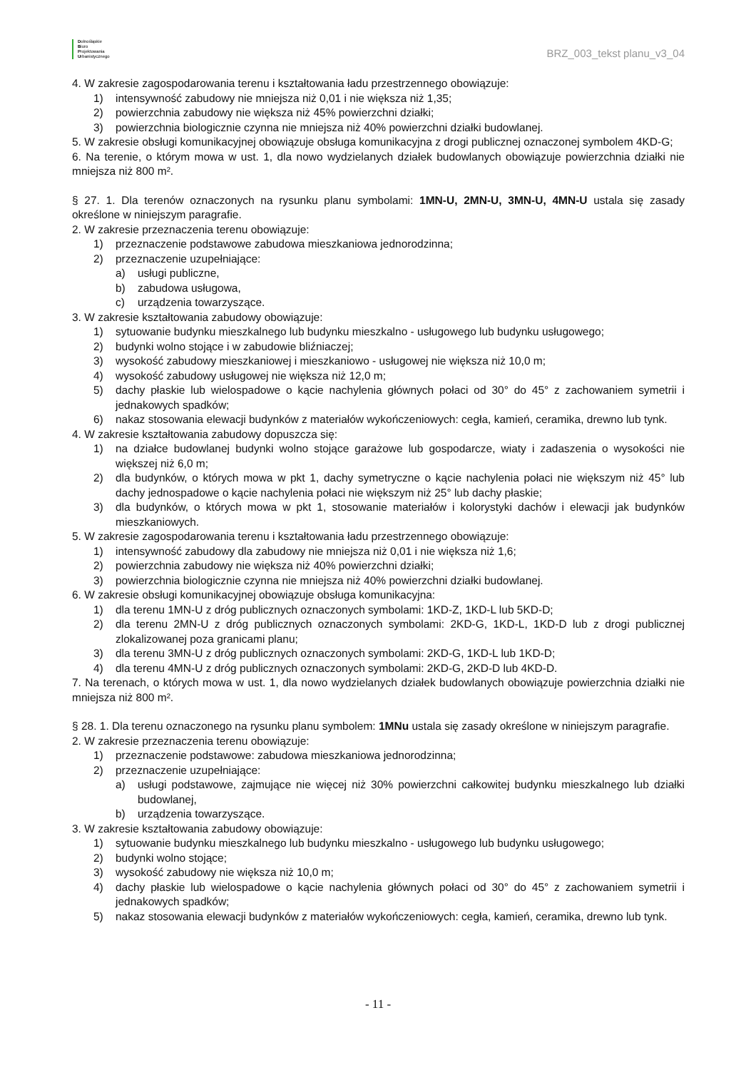Dolnośląskie
Biuro
Projektowania
Urbanistycznego
BRZ_003_tekst planu_v3_04
4. W zakresie zagospodarowania terenu i kształtowania ładu przestrzennego obowiązuje:
1) intensywność zabudowy nie mniejsza niż 0,01 i nie większa niż 1,35;
2) powierzchnia zabudowy nie większa niż 45% powierzchni działki;
3) powierzchnia biologicznie czynna nie mniejsza niż 40% powierzchni działki budowlanej.
5. W zakresie obsługi komunikacyjnej obowiązuje obsługa komunikacyjna z drogi publicznej oznaczonej symbolem 4KD-G;
6. Na terenie, o którym mowa w ust. 1, dla nowo wydzielanych działek budowlanych obowiązuje powierzchnia działki nie mniejsza niż 800 m².
§ 27. 1. Dla terenów oznaczonych na rysunku planu symbolami: 1MN-U, 2MN-U, 3MN-U, 4MN-U ustala się zasady określone w niniejszym paragrafie.
2. W zakresie przeznaczenia terenu obowiązuje:
1) przeznaczenie podstawowe zabudowa mieszkaniowa jednorodzinna;
2) przeznaczenie uzupełniające:
a) usługi publiczne,
b) zabudowa usługowa,
c) urządzenia towarzyszące.
3. W zakresie kształtowania zabudowy obowiązuje:
1) sytuowanie budynku mieszkalnego lub budynku mieszkalno - usługowego lub budynku usługowego;
2) budynki wolno stojące i w zabudowie bliźniaczej;
3) wysokość zabudowy mieszkaniowej i mieszkaniowo - usługowej nie większa niż 10,0 m;
4) wysokość zabudowy usługowej nie większa niż 12,0 m;
5) dachy płaskie lub wielospadowe o kącie nachylenia głównych połaci od 30° do 45° z zachowaniem symetrii i jednakowych spadków;
6) nakaz stosowania elewacji budynków z materiałów wykończeniowych: cegła, kamień, ceramika, drewno lub tynk.
4. W zakresie kształtowania zabudowy dopuszcza się:
1) na działce budowlanej budynki wolno stojące garażowe lub gospodarcze, wiaty i zadaszenia o wysokości nie większej niż 6,0 m;
2) dla budynków, o których mowa w pkt 1, dachy symetryczne o kącie nachylenia połaci nie większym niż 45° lub dachy jednospadowe o kącie nachylenia połaci nie większym niż 25° lub dachy płaskie;
3) dla budynków, o których mowa w pkt 1, stosowanie materiałów i kolorystyki dachów i elewacji jak budynków mieszkaniowych.
5. W zakresie zagospodarowania terenu i kształtowania ładu przestrzennego obowiązuje:
1) intensywność zabudowy dla zabudowy nie mniejsza niż 0,01 i nie większa niż 1,6;
2) powierzchnia zabudowy nie większa niż 40% powierzchni działki;
3) powierzchnia biologicznie czynna nie mniejsza niż 40% powierzchni działki budowlanej.
6. W zakresie obsługi komunikacyjnej obowiązuje obsługa komunikacyjna:
1) dla terenu 1MN-U z dróg publicznych oznaczonych symbolami: 1KD-Z, 1KD-L lub 5KD-D;
2) dla terenu 2MN-U z dróg publicznych oznaczonych symbolami: 2KD-G, 1KD-L, 1KD-D lub z drogi publicznej zlokalizowanej poza granicami planu;
3) dla terenu 3MN-U z dróg publicznych oznaczonych symbolami: 2KD-G, 1KD-L lub 1KD-D;
4) dla terenu 4MN-U z dróg publicznych oznaczonych symbolami: 2KD-G, 2KD-D lub 4KD-D.
7. Na terenach, o których mowa w ust. 1, dla nowo wydzielanych działek budowlanych obowiązuje powierzchnia działki nie mniejsza niż 800 m².
§ 28. 1. Dla terenu oznaczonego na rysunku planu symbolem: 1MNu ustala się zasady określone w niniejszym paragrafie.
2. W zakresie przeznaczenia terenu obowiązuje:
1) przeznaczenie podstawowe: zabudowa mieszkaniowa jednorodzinna;
2) przeznaczenie uzupełniające:
a) usługi podstawowe, zajmujące nie więcej niż 30% powierzchni całkowitej budynku mieszkalnego lub działki budowlanej,
b) urządzenia towarzyszące.
3. W zakresie kształtowania zabudowy obowiązuje:
1) sytuowanie budynku mieszkalnego lub budynku mieszkalno - usługowego lub budynku usługowego;
2) budynki wolno stojące;
3) wysokość zabudowy nie większa niż 10,0 m;
4) dachy płaskie lub wielospadowe o kącie nachylenia głównych połaci od 30° do 45° z zachowaniem symetrii i jednakowych spadków;
5) nakaz stosowania elewacji budynków z materiałów wykończeniowych: cegła, kamień, ceramika, drewno lub tynk.
- 11 -